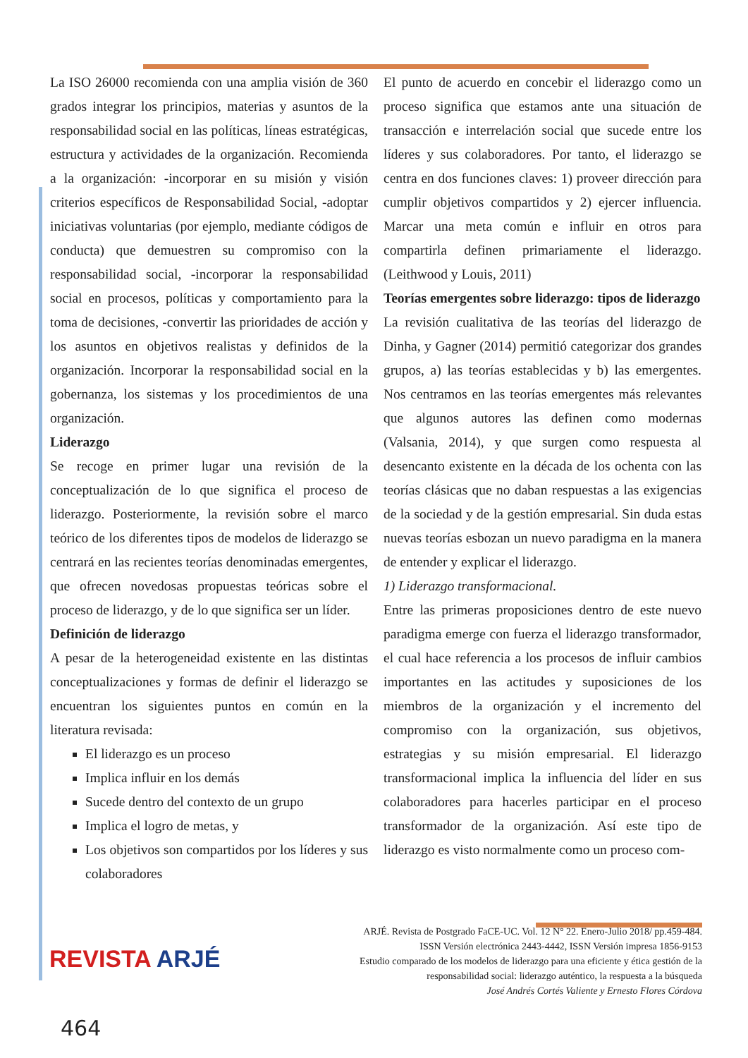La ISO 26000 recomienda con una amplia visión de 360 grados integrar los principios, materias y asuntos de la responsabilidad social en las políticas, líneas estratégicas, estructura y actividades de la organización. Recomienda a la organización: -incorporar en su misión y visión criterios específicos de Responsabilidad Social, -adoptar iniciativas voluntarias (por ejemplo, mediante códigos de conducta) que demuestren su compromiso con la responsabilidad social, -incorporar la responsabilidad social en procesos, políticas y comportamiento para la toma de decisiones, -convertir las prioridades de acción y los asuntos en objetivos realistas y definidos de la organización. Incorporar la responsabilidad social en la gobernanza, los sistemas y los procedimientos de una organización.
Liderazgo
Se recoge en primer lugar una revisión de la conceptualización de lo que significa el proceso de liderazgo. Posteriormente, la revisión sobre el marco teórico de los diferentes tipos de modelos de liderazgo se centrará en las recientes teorías denominadas emergentes, que ofrecen novedosas propuestas teóricas sobre el proceso de liderazgo, y de lo que significa ser un líder.
Definición de liderazgo
A pesar de la heterogeneidad existente en las distintas conceptualizaciones y formas de definir el liderazgo se encuentran los siguientes puntos en común en la literatura revisada:
El liderazgo es un proceso
Implica influir en los demás
Sucede dentro del contexto de un grupo
Implica el logro de metas, y
Los objetivos son compartidos por los líderes y sus colaboradores
El punto de acuerdo en concebir el liderazgo como un proceso significa que estamos ante una situación de transacción e interrelación social que sucede entre los líderes y sus colaboradores. Por tanto, el liderazgo se centra en dos funciones claves: 1) proveer dirección para cumplir objetivos compartidos y 2) ejercer influencia. Marcar una meta común e influir en otros para compartirla definen primariamente el liderazgo. (Leithwood y Louis, 2011)
Teorías emergentes sobre liderazgo: tipos de liderazgo
La revisión cualitativa de las teorías del liderazgo de Dinha, y Gagner (2014) permitió categorizar dos grandes grupos, a) las teorías establecidas y b) las emergentes. Nos centramos en las teorías emergentes más relevantes que algunos autores las definen como modernas (Valsania, 2014), y que surgen como respuesta al desencanto existente en la década de los ochenta con las teorías clásicas que no daban respuestas a las exigencias de la sociedad y de la gestión empresarial. Sin duda estas nuevas teorías esbozan un nuevo paradigma en la manera de entender y explicar el liderazgo.
1) Liderazgo transformacional.
Entre las primeras proposiciones dentro de este nuevo paradigma emerge con fuerza el liderazgo transformador, el cual hace referencia a los procesos de influir cambios importantes en las actitudes y suposiciones de los miembros de la organización y el incremento del compromiso con la organización, sus objetivos, estrategias y su misión empresarial. El liderazgo transformacional implica la influencia del líder en sus colaboradores para hacerles participar en el proceso transformador de la organización. Así este tipo de liderazgo es visto normalmente como un proceso com-
ARJÉ. Revista de Postgrado FaCE-UC. Vol. 12 N° 22. Enero-Julio 2018/ pp.459-484.
ISSN Versión electrónica 2443-4442, ISSN Versión impresa 1856-9153
Estudio comparado de los modelos de liderazgo para una eficiente y ética gestión de la
responsabilidad social: liderazgo auténtico, la respuesta a la búsqueda
José Andrés Cortés Valiente y Ernesto Flores Córdova
REVISTA ARJÉ
464